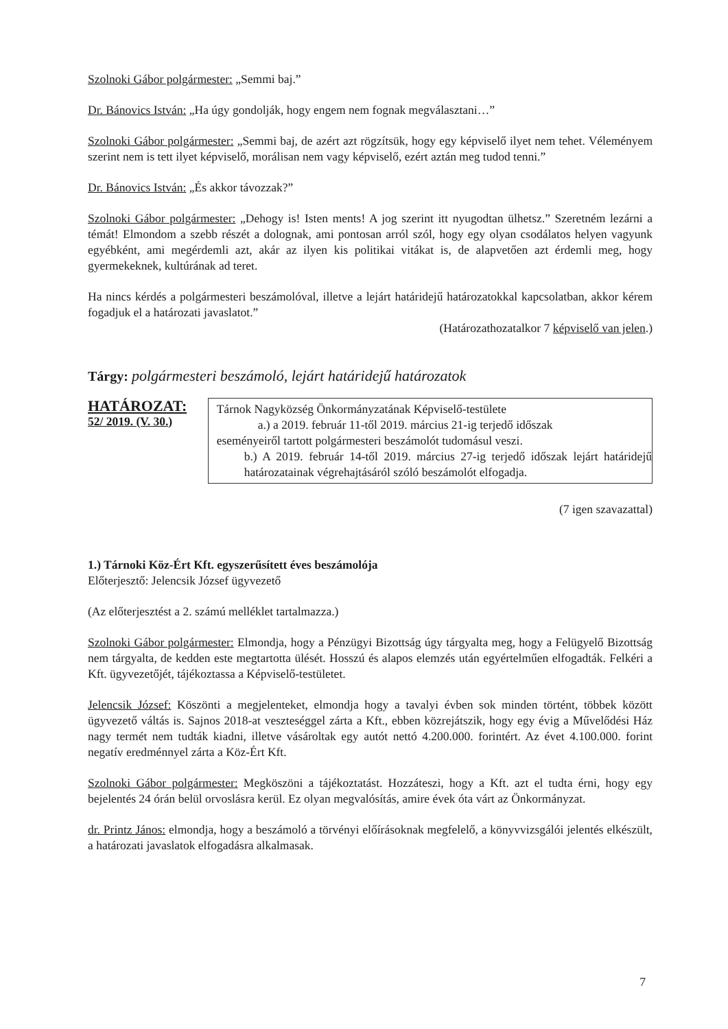Szolnoki Gábor polgármester: „Semmi baj.”
Dr. Bánovics István: „Ha úgy gondolják, hogy engem nem fognak megválasztani…”
Szolnoki Gábor polgármester: „Semmi baj, de azért azt rögzítsük, hogy egy képviselő ilyet nem tehet. Véleményem szerint nem is tett ilyet képviselő, morálisan nem vagy képviselő, ezért aztán meg tudod tenni.”
Dr. Bánovics István: „És akkor távozzak?”
Szolnoki Gábor polgármester: „Dehogy is! Isten ments! A jog szerint itt nyugodtan ülhetsz.” Szeretném lezárni a témát! Elmondom a szebb részét a dolognak, ami pontosan arról szól, hogy egy olyan csodálatos helyen vagyunk egyébként, ami megérdemli azt, akár az ilyen kis politikai vitákat is, de alapvetően azt érdemli meg, hogy gyermekeknek, kultúrának ad teret.
Ha nincs kérdés a polgármesteri beszámolóval, illetve a lejárt határidejű határozatokkal kapcsolatban, akkor kérem fogadjuk el a határozati javaslatot.”
(Határozathozatalkor 7 képviselő van jelen.)
Tárgy: polgármesteri beszámoló, lejárt határidejű határozatok
HATÁROZAT:
52/ 2019. (V. 30.)
Tárnok Nagyközség Önkormányzatának Képviselő-testülete
a.) a 2019. február 11-től 2019. március 21-ig terjedő időszak
eseményeiről tartott polgármesteri beszámolót tudomásul veszi.
b.) A 2019. február 14-től 2019. március 27-ig terjedő időszak lejárt határidejű határozatainak végrehajtásáról szóló beszámolót elfogadja.
(7 igen szavazattal)
1.) Tárnoki Köz-Ért Kft. egyszerűsített éves beszámolója
Előterjesztő: Jelencsik József ügyvezető
(Az előterjesztést a 2. számú melléklet tartalmazza.)
Szolnoki Gábor polgármester: Elmondja, hogy a Pénzügyi Bizottság úgy tárgyalta meg, hogy a Felügyelő Bizottság nem tárgyalta, de kedden este megtartotta ülését. Hosszú és alapos elemzés után egyértelműen elfogadták. Felkéri a Kft. ügyvezetőjét, tájékoztassa a Képviselő-testületet.
Jelencsik József: Köszönti a megjelenteket, elmondja hogy a tavalyi évben sok minden történt, többek között ügyvezető váltás is. Sajnos 2018-at veszteséggel zárta a Kft., ebben közrejátszik, hogy egy évig a Művelődési Ház nagy termét nem tudták kiadni, illetve vásároltak egy autót nettó 4.200.000. forintért. Az évet 4.100.000. forint negatív eredménnyel zárta a Köz-Ért Kft.
Szolnoki Gábor polgármester: Megköszöni a tájékoztatást. Hozzáteszi, hogy a Kft. azt el tudta érni, hogy egy bejelentés 24 órán belül orvoslásra kerül. Ez olyan megvalósítás, amire évek óta várt az Önkormányzat.
dr. Printz János: elmondja, hogy a beszámoló a törvényi előírásoknak megfelelő, a könyvvizsgálói jelentés elkészült, a határozati javaslatok elfogadásra alkalmasak.
7